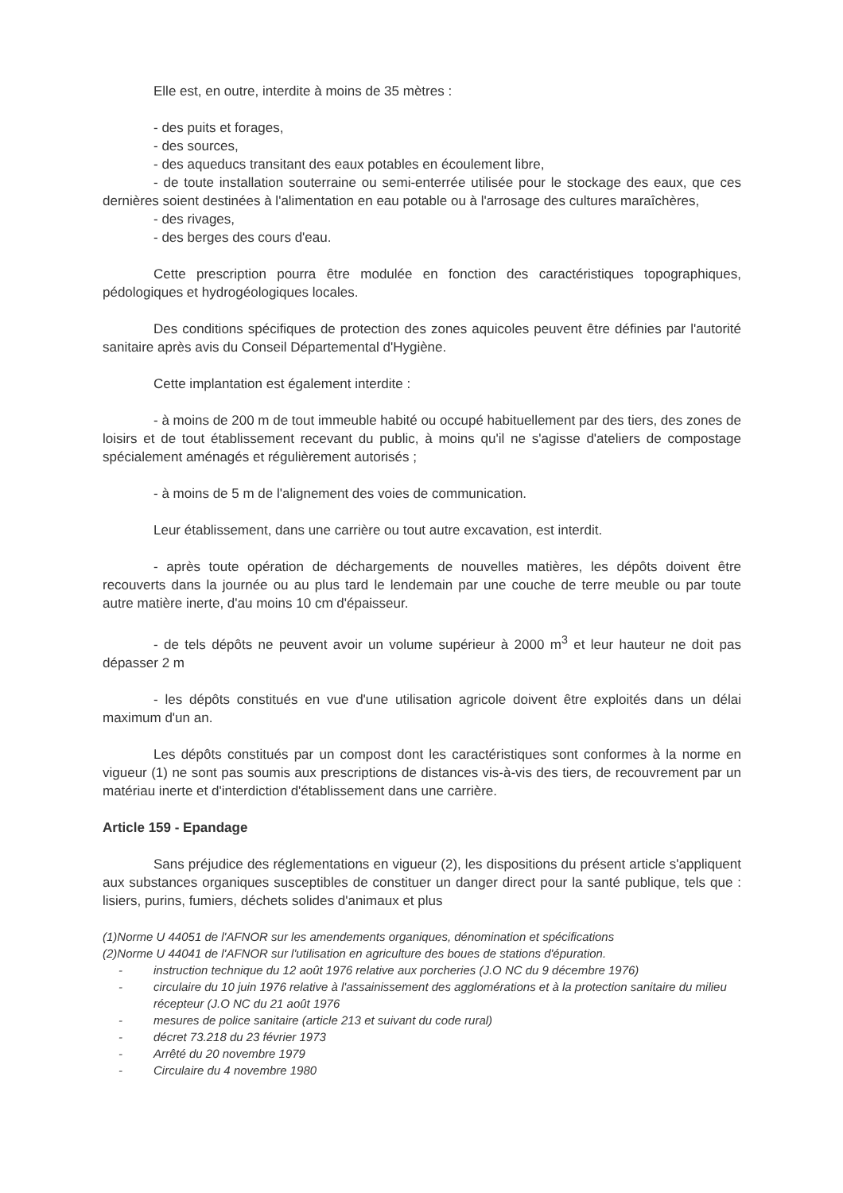Elle est, en outre, interdite à moins de 35 mètres :
- des puits et forages,
- des sources,
- des aqueducs transitant des eaux potables en écoulement libre,
- de toute installation souterraine ou semi-enterrée utilisée pour le stockage des eaux, que ces dernières soient destinées à l'alimentation en eau potable ou à l'arrosage des cultures maraîchères,
- des rivages,
- des berges des cours d'eau.
Cette prescription pourra être modulée en fonction des caractéristiques topographiques, pédologiques et hydrogéologiques locales.
Des conditions spécifiques de protection des zones aquicoles peuvent être définies par l'autorité sanitaire après avis du Conseil Départemental d'Hygiène.
Cette implantation est également interdite :
- à moins de 200 m de tout immeuble habité ou occupé habituellement par des tiers, des zones de loisirs et de tout établissement recevant du public, à moins qu'il ne s'agisse d'ateliers de compostage spécialement aménagés et régulièrement autorisés ;
- à moins de 5 m de l'alignement des voies de communication.
Leur établissement, dans une carrière ou tout autre excavation, est interdit.
- après toute opération de déchargements de nouvelles matières, les dépôts doivent être recouverts dans la journée ou au plus tard le lendemain par une couche de terre meuble ou par toute autre matière inerte, d'au moins 10 cm d'épaisseur.
- de tels dépôts ne peuvent avoir un volume supérieur à 2000 m<sup>3</sup> et leur hauteur ne doit pas dépasser 2 m
- les dépôts constitués en vue d'une utilisation agricole doivent être exploités dans un délai maximum d'un an.
Les dépôts constitués par un compost dont les caractéristiques sont conformes à la norme en vigueur (1) ne sont pas soumis aux prescriptions de distances vis-à-vis des tiers, de recouvrement par un matériau inerte et d'interdiction d'établissement dans une carrière.
Article 159 - Epandage
Sans préjudice des réglementations en vigueur (2), les dispositions du présent article s'appliquent aux substances organiques susceptibles de constituer un danger direct pour la santé publique, tels que : lisiers, purins, fumiers, déchets solides d'animaux et plus
(1)Norme U 44051 de l'AFNOR sur les amendements organiques, dénomination et spécifications
(2)Norme U 44041 de l'AFNOR sur l'utilisation en agriculture des boues de stations d'épuration.
- instruction technique du 12 août 1976 relative aux porcheries (J.O NC du 9 décembre 1976)
- circulaire du 10 juin 1976 relative à l'assainissement des agglomérations et à la protection sanitaire du milieu récepteur (J.O NC du 21 août 1976
- mesures de police sanitaire (article 213 et suivant du code rural)
- décret 73.218 du 23 février 1973
- Arrêté du 20 novembre 1979
- Circulaire du 4 novembre 1980